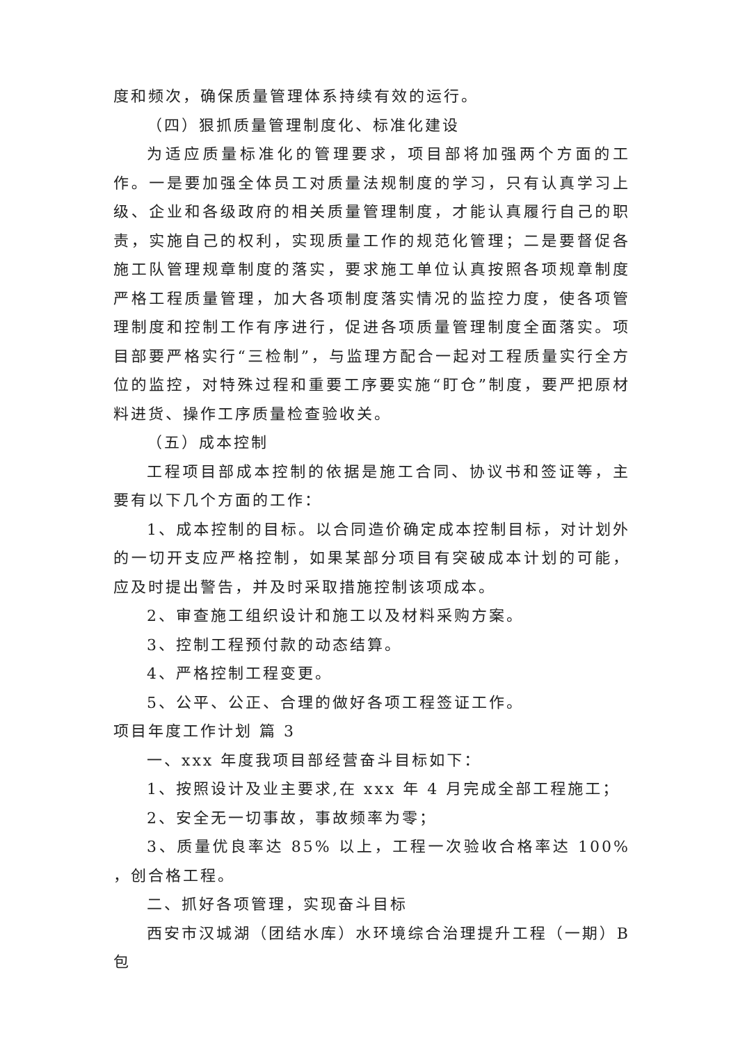度和频次，确保质量管理体系持续有效的运行。
（四）狠抓质量管理制度化、标准化建设
为适应质量标准化的管理要求，项目部将加强两个方面的工作。一是要加强全体员工对质量法规制度的学习，只有认真学习上级、企业和各级政府的相关质量管理制度，才能认真履行自己的职责，实施自己的权利，实现质量工作的规范化管理；二是要督促各施工队管理规章制度的落实，要求施工单位认真按照各项规章制度严格工程质量管理，加大各项制度落实情况的监控力度，使各项管理制度和控制工作有序进行，促进各项质量管理制度全面落实。项目部要严格实行“三检制”，与监理方配合一起对工程质量实行全方位的监控，对特殊过程和重要工序要实施“盯仓”制度，要严把原材料进货、操作工序质量检查验收关。
（五）成本控制
工程项目部成本控制的依据是施工合同、协议书和签证等，主要有以下几个方面的工作：
1、成本控制的目标。以合同造价确定成本控制目标，对计划外的一切开支应严格控制，如果某部分项目有突破成本计划的可能，应及时提出警告，并及时采取措施控制该项成本。
2、审查施工组织设计和施工以及材料采购方案。
3、控制工程预付款的动态结算。
4、严格控制工程变更。
5、公平、公正、合理的做好各项工程签证工作。
项目年度工作计划 篇 3
一、xxx 年度我项目部经营奋斗目标如下：
1、按照设计及业主要求,在 xxx 年 4 月完成全部工程施工；
2、安全无一切事故，事故频率为零；
3、质量优良率达 85% 以上，工程一次验收合格率达 100% ，创合格工程。
二、抓好各项管理，实现奋斗目标
西安市汉城湖（团结水库）水环境综合治理提升工程（一期）B包